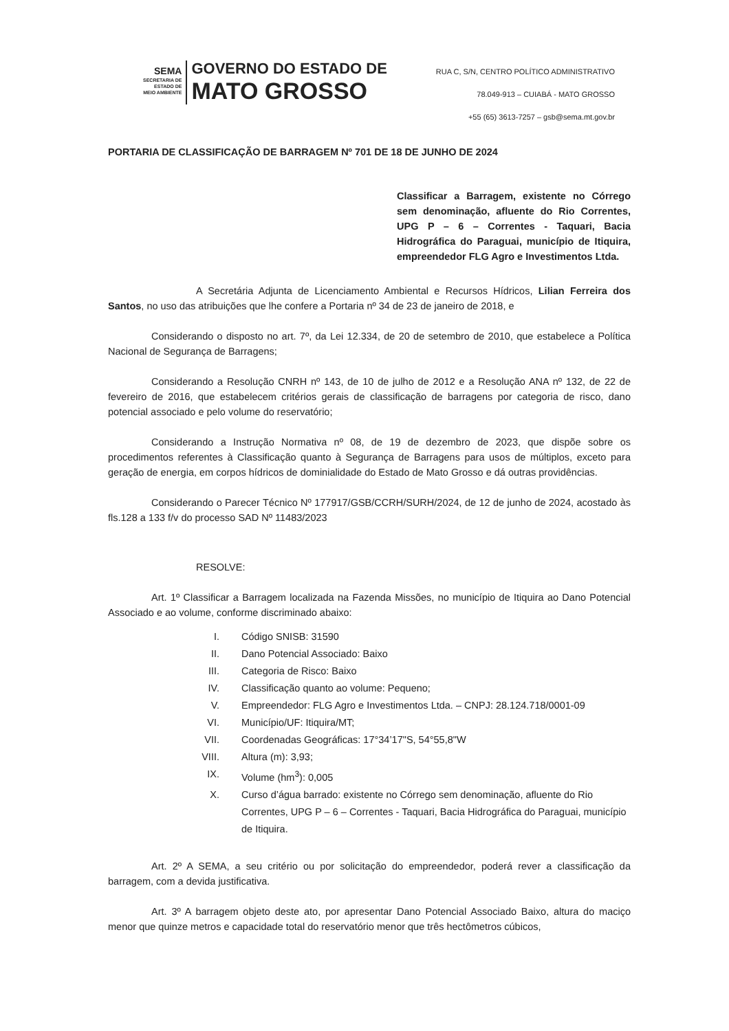SEMA
SECRETARIA DE
ESTADO DE
MEIO AMBIENTE
GOVERNO DO ESTADO DE
MATO GROSSO
RUA C, S/N, CENTRO POLÍTICO ADMINISTRATIVO
78.049-913 – CUIABÁ - MATO GROSSO
+55 (65) 3613-7257 – gsb@sema.mt.gov.br
PORTARIA DE CLASSIFICAÇÃO DE BARRAGEM Nº 701 DE 18 DE JUNHO DE 2024
Classificar a Barragem, existente no Córrego sem denominação, afluente do Rio Correntes, UPG P – 6 – Correntes - Taquari, Bacia Hidrográfica do Paraguai, município de Itiquira, empreendedor FLG Agro e Investimentos Ltda.
A Secretária Adjunta de Licenciamento Ambiental e Recursos Hídricos, Lilian Ferreira dos Santos, no uso das atribuições que lhe confere a Portaria nº 34 de 23 de janeiro de 2018, e
Considerando o disposto no art. 7º, da Lei 12.334, de 20 de setembro de 2010, que estabelece a Política Nacional de Segurança de Barragens;
Considerando a Resolução CNRH nº 143, de 10 de julho de 2012 e a Resolução ANA nº 132, de 22 de fevereiro de 2016, que estabelecem critérios gerais de classificação de barragens por categoria de risco, dano potencial associado e pelo volume do reservatório;
Considerando a Instrução Normativa nº 08, de 19 de dezembro de 2023, que dispõe sobre os procedimentos referentes à Classificação quanto à Segurança de Barragens para usos de múltiplos, exceto para geração de energia, em corpos hídricos de dominialidade do Estado de Mato Grosso e dá outras providências.
Considerando o Parecer Técnico Nº 177917/GSB/CCRH/SURH/2024, de 12 de junho de 2024, acostado às fls.128 a 133 f/v do processo SAD Nº 11483/2023
RESOLVE:
Art. 1º Classificar a Barragem localizada na Fazenda Missões, no município de Itiquira ao Dano Potencial Associado e ao volume, conforme discriminado abaixo:
I. Código SNISB: 31590
II. Dano Potencial Associado: Baixo
III. Categoria de Risco: Baixo
IV. Classificação quanto ao volume: Pequeno;
V. Empreendedor: FLG Agro e Investimentos Ltda. – CNPJ: 28.124.718/0001-09
VI. Município/UF: Itiquira/MT;
VII. Coordenadas Geográficas: 17°34’17"S, 54°55,8"W
VIII. Altura (m): 3,93;
IX. Volume (hm<sup>3</sup>): 0,005
X. Curso d’água barrado: existente no Córrego sem denominação, afluente do Rio Correntes, UPG P – 6 – Correntes - Taquari, Bacia Hidrográfica do Paraguai, município de Itiquira.
Art. 2º A SEMA, a seu critério ou por solicitação do empreendedor, poderá rever a classificação da barragem, com a devida justificativa.
Art. 3º A barragem objeto deste ato, por apresentar Dano Potencial Associado Baixo, altura do maciço menor que quinze metros e capacidade total do reservatório menor que três hectômetros cúbicos,